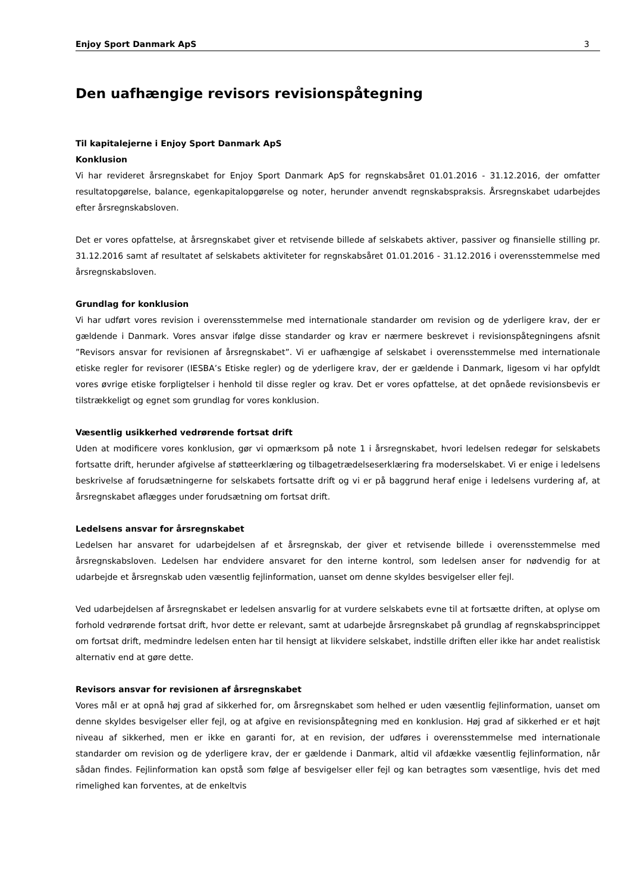Enjoy Sport Danmark ApS 3
Den uafhængige revisors revisionspåtegning
Til kapitalejerne i Enjoy Sport Danmark ApS
Konklusion
Vi har revideret årsregnskabet for Enjoy Sport Danmark ApS for regnskabsåret 01.01.2016 - 31.12.2016, der omfatter resultatopgørelse, balance, egenkapitalopgørelse og noter, herunder anvendt regnskabspraksis. Årsregnskabet udarbejdes efter årsregnskabsloven.
Det er vores opfattelse, at årsregnskabet giver et retvisende billede af selskabets aktiver, passiver og finansielle stilling pr. 31.12.2016 samt af resultatet af selskabets aktiviteter for regnskabsåret 01.01.2016 - 31.12.2016 i overensstemmelse med årsregnskabsloven.
Grundlag for konklusion
Vi har udført vores revision i overensstemmelse med internationale standarder om revision og de yderligere krav, der er gældende i Danmark. Vores ansvar ifølge disse standarder og krav er nærmere beskrevet i revisionspåtegningens afsnit ”Revisors ansvar for revisionen af årsregnskabet”. Vi er uafhængige af selskabet i overensstemmelse med internationale etiske regler for revisorer (IESBA’s Etiske regler) og de yderligere krav, der er gældende i Danmark, ligesom vi har opfyldt vores øvrige etiske forpligtelser i henhold til disse regler og krav. Det er vores opfattelse, at det opnåede revisionsbevis er tilstrækkeligt og egnet som grundlag for vores konklusion.
Væsentlig usikkerhed vedrørende fortsat drift
Uden at modificere vores konklusion, gør vi opmærksom på note 1 i årsregnskabet, hvori ledelsen redegør for selskabets fortsatte drift, herunder afgivelse af støtteerklæring og tilbagetrædelseserklæring fra moderselskabet. Vi er enige i ledelsens beskrivelse af forudsætningerne for selskabets fortsatte drift og vi er på baggrund heraf enige i ledelsens vurdering af, at årsregnskabet aflægges under forudsætning om fortsat drift.
Ledelsens ansvar for årsregnskabet
Ledelsen har ansvaret for udarbejdelsen af et årsregnskab, der giver et retvisende billede i overensstemmelse med årsregnskabsloven. Ledelsen har endvidere ansvaret for den interne kontrol, som ledelsen anser for nødvendig for at udarbejde et årsregnskab uden væsentlig fejlinformation, uanset om denne skyldes besvigelser eller fejl.
Ved udarbejdelsen af årsregnskabet er ledelsen ansvarlig for at vurdere selskabets evne til at fortsætte driften, at oplyse om forhold vedrørende fortsat drift, hvor dette er relevant, samt at udarbejde årsregnskabet på grundlag af regnskabsprincippet om fortsat drift, medmindre ledelsen enten har til hensigt at likvidere selskabet, indstille driften eller ikke har andet realistisk alternativ end at gøre dette.
Revisors ansvar for revisionen af årsregnskabet
Vores mål er at opnå høj grad af sikkerhed for, om årsregnskabet som helhed er uden væsentlig fejlinformation, uanset om denne skyldes besvigelser eller fejl, og at afgive en revisionspåtegning med en konklusion. Høj grad af sikkerhed er et højt niveau af sikkerhed, men er ikke en garanti for, at en revision, der udføres i overensstemmelse med internationale standarder om revision og de yderligere krav, der er gældende i Danmark, altid vil afdække væsentlig fejlinformation, når sådan findes. Fejlinformation kan opstå som følge af besvigelser eller fejl og kan betragtes som væsentlige, hvis det med rimelighed kan forventes, at de enkeltvis